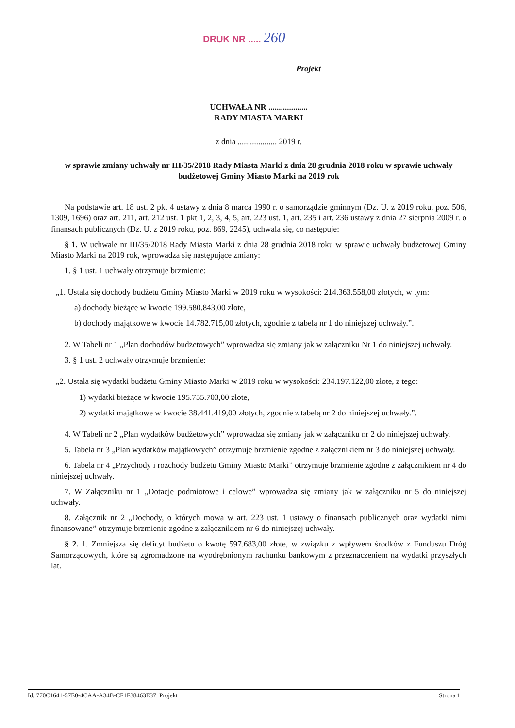DRUK NR ..... 260
Projekt
UCHWAŁA NR ...................
RADY MIASTA MARKI
z dnia ................... 2019 r.
w sprawie zmiany uchwały nr III/35/2018 Rady Miasta Marki z dnia 28 grudnia 2018 roku w sprawie uchwały budżetowej Gminy Miasto Marki na 2019 rok
Na podstawie art. 18 ust. 2 pkt 4 ustawy z dnia 8 marca 1990 r. o samorządzie gminnym (Dz. U. z 2019 roku, poz. 506, 1309, 1696) oraz art. 211, art. 212 ust. 1 pkt 1, 2, 3, 4, 5, art. 223 ust. 1, art. 235 i art. 236 ustawy z dnia 27 sierpnia 2009 r. o finansach publicznych (Dz. U. z 2019 roku, poz. 869, 2245), uchwala się, co następuje:
§ 1. W uchwale nr III/35/2018 Rady Miasta Marki z dnia 28 grudnia 2018 roku w sprawie uchwały budżetowej Gminy Miasto Marki na 2019 rok, wprowadza się następujące zmiany:
1. § 1 ust. 1 uchwały otrzymuje brzmienie:
„1. Ustala się dochody budżetu Gminy Miasto Marki w 2019 roku w wysokości: 214.363.558,00 złotych, w tym:
a) dochody bieżące w kwocie 199.580.843,00 złote,
b) dochody majątkowe w kwocie 14.782.715,00 złotych, zgodnie z tabelą nr 1 do niniejszej uchwały.”.
2. W Tabeli nr 1 „Plan dochodów budżetowych” wprowadza się zmiany jak w załączniku Nr 1 do niniejszej uchwały.
3. § 1 ust. 2 uchwały otrzymuje brzmienie:
„2. Ustala się wydatki budżetu Gminy Miasto Marki w 2019 roku w wysokości: 234.197.122,00 złote, z tego:
1) wydatki bieżące w kwocie 195.755.703,00 złote,
2) wydatki majątkowe w kwocie 38.441.419,00 złotych, zgodnie z tabelą nr 2 do niniejszej uchwały.”.
4. W Tabeli nr 2 „Plan wydatków budżetowych” wprowadza się zmiany jak w załączniku nr 2 do niniejszej uchwały.
5. Tabela nr 3 „Plan wydatków majątkowych” otrzymuje brzmienie zgodne z załącznikiem nr 3 do niniejszej uchwały.
6. Tabela nr 4 „Przychody i rozchody budżetu Gminy Miasto Marki” otrzymuje brzmienie zgodne z załącznikiem nr 4 do niniejszej uchwały.
7. W Załączniku nr 1 „Dotacje podmiotowe i celowe” wprowadza się zmiany jak w załączniku nr 5 do niniejszej uchwały.
8. Załącznik nr 2 „Dochody, o których mowa w art. 223 ust. 1 ustawy o finansach publicznych oraz wydatki nimi finansowane” otrzymuje brzmienie zgodne z załącznikiem nr 6 do niniejszej uchwały.
§ 2. 1. Zmniejsza się deficyt budżetu o kwotę 597.683,00 złote, w związku z wpływem środków z Funduszu Dróg Samorządowych, które są zgromadzone na wyodrębnionym rachunku bankowym z przeznaczeniem na wydatki przyszłych lat.
Id: 770C1641-57E0-4CAA-A34B-CF1F38463E37. Projekt Strona 1